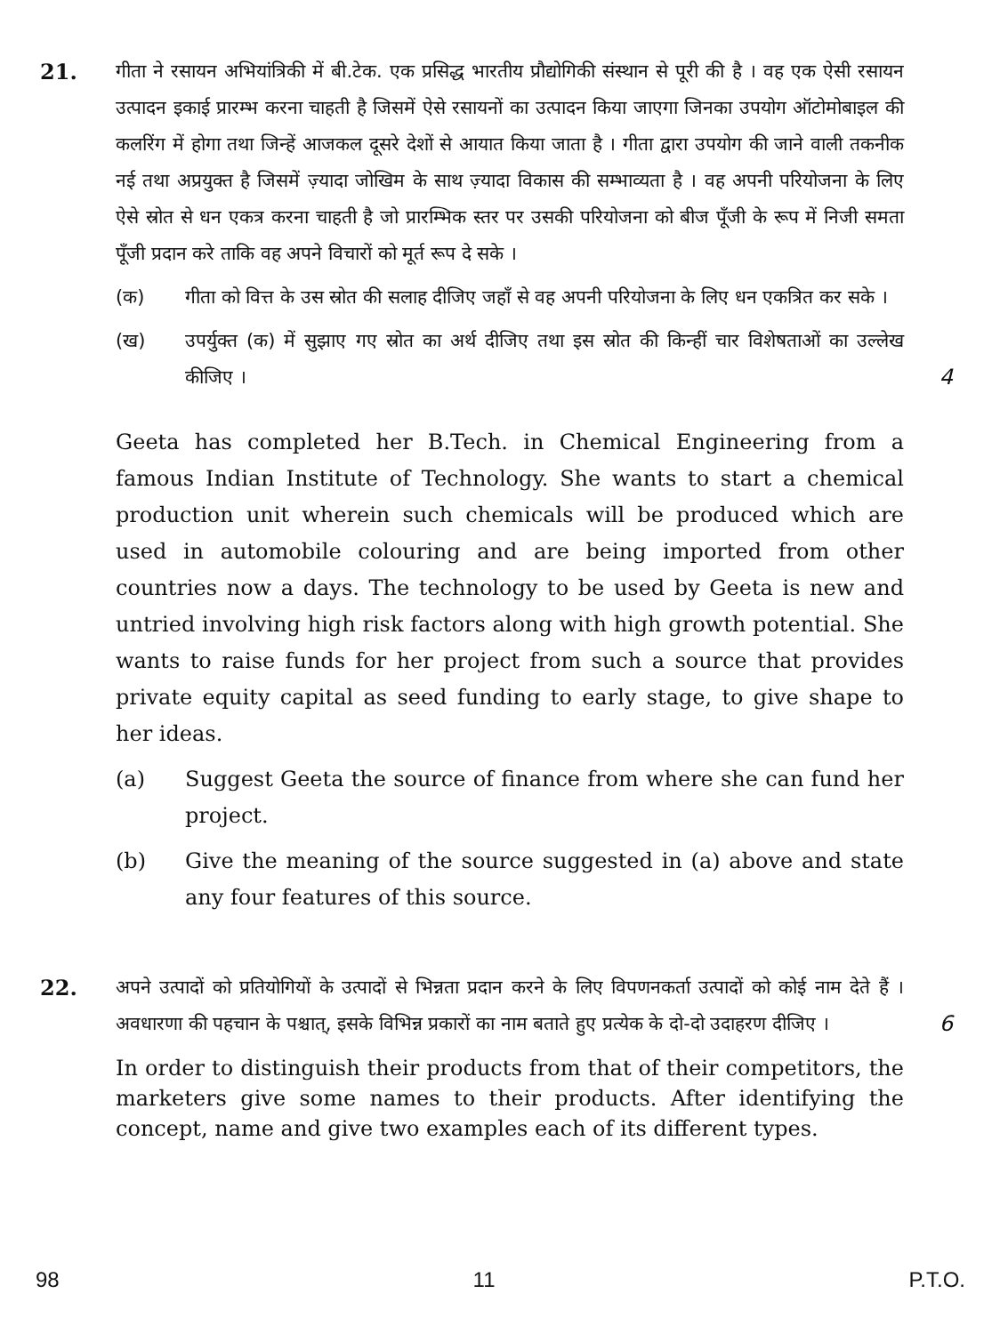21.
गीता ने रसायन अभियांत्रिकी में बी.टेक. एक प्रसिद्ध भारतीय प्रौद्योगिकी संस्थान से पूरी की है । वह एक ऐसी रसायन उत्पादन इकाई प्रारम्भ करना चाहती है जिसमें ऐसे रसायनों का उत्पादन किया जाएगा जिनका उपयोग ऑटोमोबाइल की कलरिंग में होगा तथा जिन्हें आजकल दूसरे देशों से आयात किया जाता है । गीता द्वारा उपयोग की जाने वाली तकनीक नई तथा अप्रयुक्त है जिसमें ज़्यादा जोखिम के साथ ज़्यादा विकास की सम्भाव्यता है । वह अपनी परियोजना के लिए ऐसे स्रोत से धन एकत्र करना चाहती है जो प्रारम्भिक स्तर पर उसकी परियोजना को बीज पूँजी के रूप में निजी समता पूँजी प्रदान करे ताकि वह अपने विचारों को मूर्त रूप दे सके ।
(क) गीता को वित्त के उस स्रोत की सलाह दीजिए जहाँ से वह अपनी परियोजना के लिए धन एकत्रित कर सके ।
(ख) उपर्युक्त (क) में सुझाए गए स्रोत का अर्थ दीजिए तथा इस स्रोत की किन्हीं चार विशेषताओं का उल्लेख कीजिए ।
4
Geeta has completed her B.Tech. in Chemical Engineering from a famous Indian Institute of Technology. She wants to start a chemical production unit wherein such chemicals will be produced which are used in automobile colouring and are being imported from other countries now a days. The technology to be used by Geeta is new and untried involving high risk factors along with high growth potential. She wants to raise funds for her project from such a source that provides private equity capital as seed funding to early stage, to give shape to her ideas.
(a) Suggest Geeta the source of finance from where she can fund her project.
(b) Give the meaning of the source suggested in (a) above and state any four features of this source.
22.
अपने उत्पादों को प्रतियोगियों के उत्पादों से भिन्नता प्रदान करने के लिए विपणनकर्ता उत्पादों को कोई नाम देते हैं । अवधारणा की पहचान के पश्चात्, इसके विभिन्न प्रकारों का नाम बताते हुए प्रत्येक के दो-दो उदाहरण दीजिए ।
6
In order to distinguish their products from that of their competitors, the marketers give some names to their products. After identifying the concept, name and give two examples each of its different types.
98 11 P.T.O.